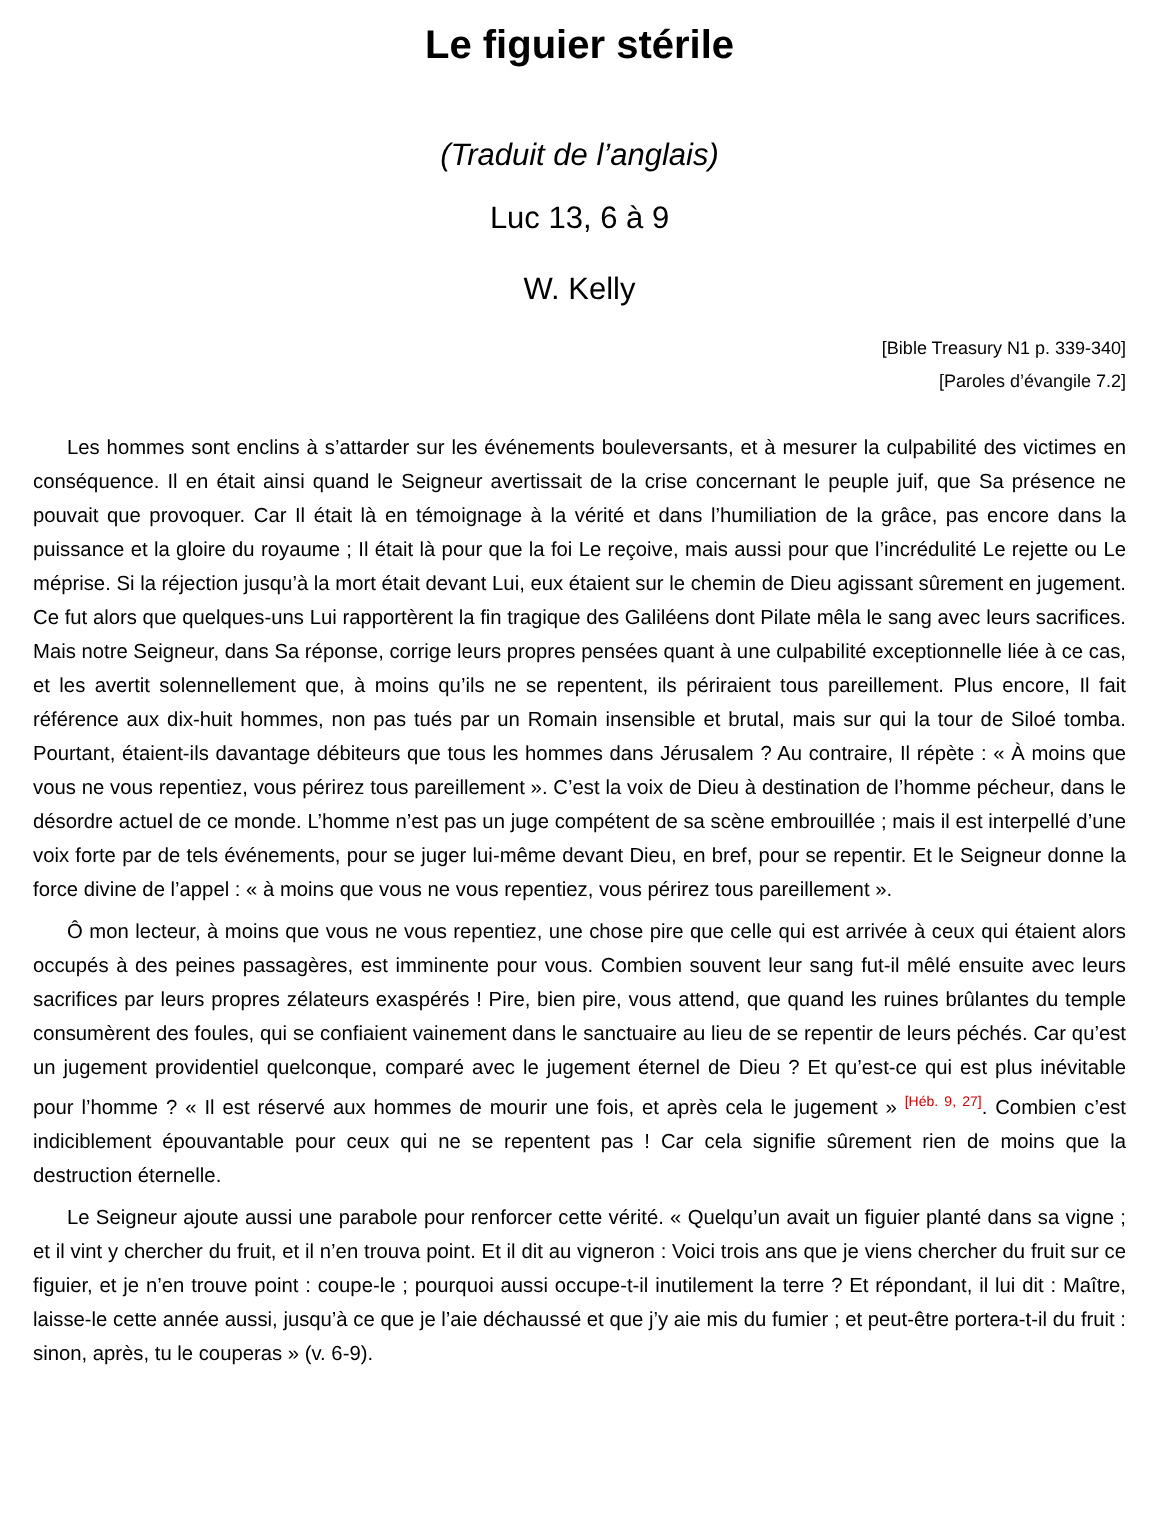Le figuier stérile
(Traduit de l’anglais)
Luc 13, 6 à 9
W. Kelly
[Bible Treasury N1 p. 339-340]
[Paroles d’évangile 7.2]
Les hommes sont enclins à s’attarder sur les événements bouleversants, et à mesurer la culpabilité des victimes en conséquence. Il en était ainsi quand le Seigneur avertissait de la crise concernant le peuple juif, que Sa présence ne pouvait que provoquer. Car Il était là en témoignage à la vérité et dans l’humiliation de la grâce, pas encore dans la puissance et la gloire du royaume ; Il était là pour que la foi Le reçoive, mais aussi pour que l’incrédulité Le rejette ou Le méprise. Si la réjection jusqu’à la mort était devant Lui, eux étaient sur le chemin de Dieu agissant sûrement en jugement. Ce fut alors que quelques-uns Lui rapportèrent la fin tragique des Galiléens dont Pilate mêla le sang avec leurs sacrifices. Mais notre Seigneur, dans Sa réponse, corrige leurs propres pensées quant à une culpabilité exceptionnelle liée à ce cas, et les avertit solennellement que, à moins qu’ils ne se repentent, ils périraient tous pareillement. Plus encore, Il fait référence aux dix-huit hommes, non pas tués par un Romain insensible et brutal, mais sur qui la tour de Siloé tomba. Pourtant, étaient-ils davantage débiteurs que tous les hommes dans Jérusalem ? Au contraire, Il répète : « À moins que vous ne vous repentiez, vous périrez tous pareillement ». C’est la voix de Dieu à destination de l’homme pécheur, dans le désordre actuel de ce monde. L’homme n’est pas un juge compétent de sa scène embrouillée ; mais il est interpellé d’une voix forte par de tels événements, pour se juger lui-même devant Dieu, en bref, pour se repentir. Et le Seigneur donne la force divine de l’appel : « à moins que vous ne vous repentiez, vous périrez tous pareillement ».
Ô mon lecteur, à moins que vous ne vous repentiez, une chose pire que celle qui est arrivée à ceux qui étaient alors occupés à des peines passagères, est imminente pour vous. Combien souvent leur sang fut-il mêlé ensuite avec leurs sacrifices par leurs propres zélateurs exaspérés ! Pire, bien pire, vous attend, que quand les ruines brûlantes du temple consumèrent des foules, qui se confiaient vainement dans le sanctuaire au lieu de se repentir de leurs péchés. Car qu’est un jugement providentiel quelconque, comparé avec le jugement éternel de Dieu ? Et qu’est-ce qui est plus inévitable pour l’homme ? « Il est réservé aux hommes de mourir une fois, et après cela le jugement » <sup>[Héb. 9, 27]</sup>. Combien c’est indiciblement épouvantable pour ceux qui ne se repentent pas ! Car cela signifie sûrement rien de moins que la destruction éternelle.
Le Seigneur ajoute aussi une parabole pour renforcer cette vérité. « Quelqu’un avait un figuier planté dans sa vigne ; et il vint y chercher du fruit, et il n’en trouva point. Et il dit au vigneron : Voici trois ans que je viens chercher du fruit sur ce figuier, et je n’en trouve point : coupe-le ; pourquoi aussi occupe-t-il inutilement la terre ? Et répondant, il lui dit : Maître, laisse-le cette année aussi, jusqu’à ce que je l’aie déchaussé et que j’y aie mis du fumier ; et peut-être portera-t-il du fruit : sinon, après, tu le couperas » (v. 6-9).